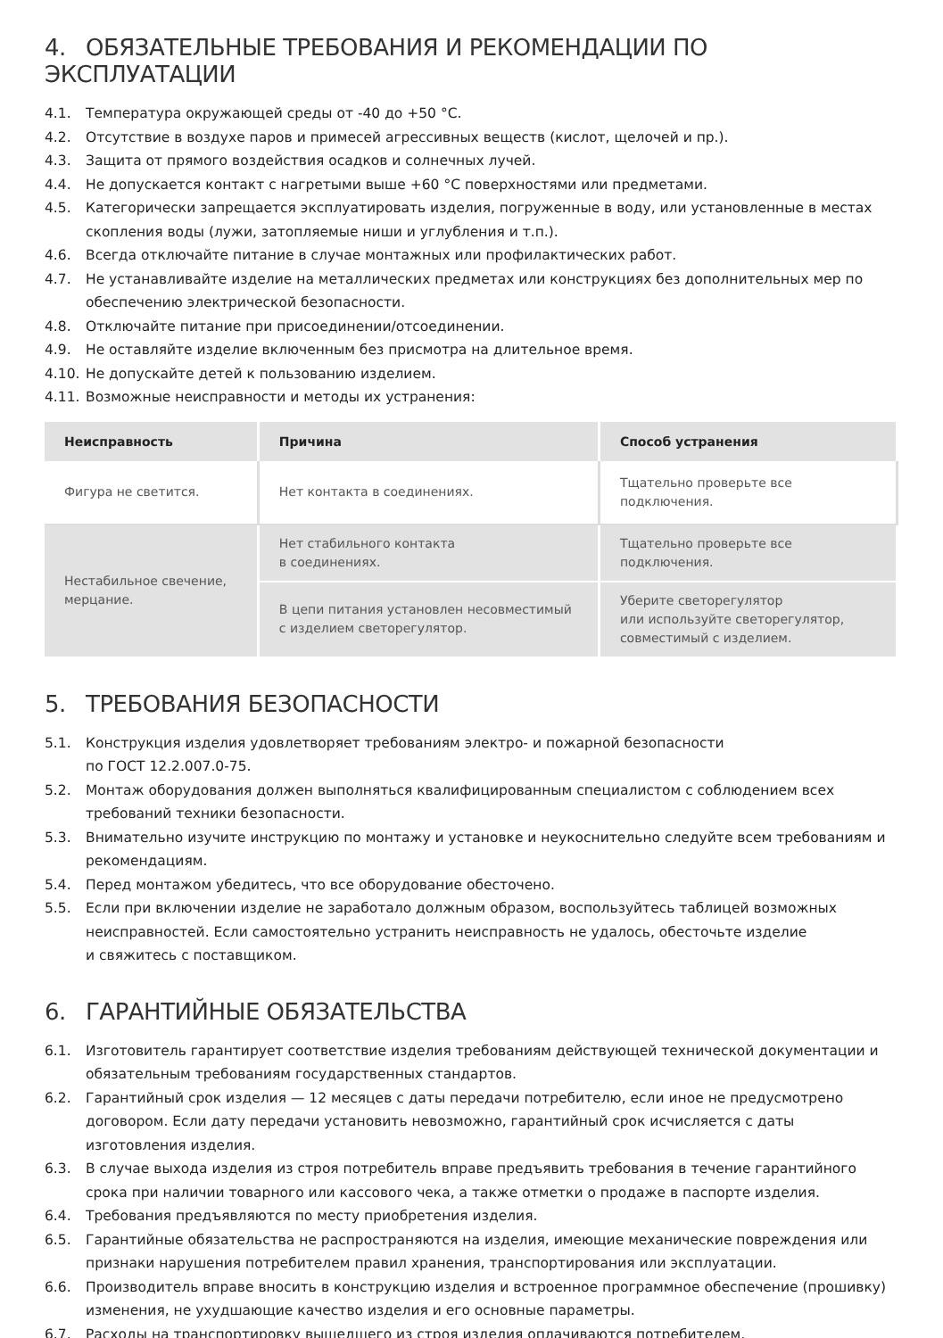4. ОБЯЗАТЕЛЬНЫЕ ТРЕБОВАНИЯ И РЕКОМЕНДАЦИИ ПО ЭКСПЛУАТАЦИИ
4.1. Температура окружающей среды от -40 до +50 °С.
4.2. Отсутствие в воздухе паров и примесей агрессивных веществ (кислот, щелочей и пр.).
4.3. Защита от прямого воздействия осадков и солнечных лучей.
4.4. Не допускается контакт с нагретыми выше +60 °С поверхностями или предметами.
4.5. Категорически запрещается эксплуатировать изделия, погруженные в воду, или установленные в местах скопления воды (лужи, затопляемые ниши и углубления и т.п.).
4.6. Всегда отключайте питание в случае монтажных или профилактических работ.
4.7. Не устанавливайте изделие на металлических предметах или конструкциях без дополнительных мер по обеспечению электрической безопасности.
4.8. Отключайте питание при присоединении/отсоединении.
4.9. Не оставляйте изделие включенным без присмотра на длительное время.
4.10.
Не допускайте детей к пользованию изделием.
4.11.
Возможные неисправности и методы их устранения:
| Неисправность | Причина | Способ устранения |
| --- | --- | --- |
| Фигура не светится. | Нет контакта в соединениях. | Тщательно проверьте все подключения. |
| Нестабильное свечение, мерцание. | Нет стабильного контакта в соединениях. | Тщательно проверьте все подключения. |
| | В цепи питания установлен несовместимый с изделием светорегулятор. | Уберите светорегулятор или используйте светорегулятор, совместимый с изделием. |
5. ТРЕБОВАНИЯ БЕЗОПАСНОСТИ
5.1. Конструкция изделия удовлетворяет требованиям электро- и пожарной безопасности
по ГОСТ 12.2.007.0-75.
5.2. Монтаж оборудования должен выполняться квалифицированным специалистом с соблюдением всех требований техники безопасности.
5.3. Внимательно изучите инструкцию по монтажу и установке и неукоснительно следуйте всем требованиям и рекомендациям.
5.4. Перед монтажом убедитесь, что все оборудование обесточено.
5.5. Если при включении изделие не заработало должным образом, воспользуйтесь таблицей возможных неисправностей. Если самостоятельно устранить неисправность не удалось, обесточьте изделие
и свяжитесь с поставщиком.
6. ГАРАНТИЙНЫЕ ОБЯЗАТЕЛЬСТВА
6.1. Изготовитель гарантирует соответствие изделия требованиям действующей технической документации и обязательным требованиям государственных стандартов.
6.2. Гарантийный срок изделия — 12 месяцев с даты передачи потребителю, если иное не предусмотрено договором. Если дату передачи установить невозможно, гарантийный срок исчисляется с даты изготовления изделия.
6.3. В случае выхода изделия из строя потребитель вправе предъявить требования в течение гарантийного срока при наличии товарного или кассового чека, а также отметки о продаже в паспорте изделия.
6.4. Требования предъявляются по месту приобретения изделия.
6.5. Гарантийные обязательства не распространяются на изделия, имеющие механические повреждения или признаки нарушения потребителем правил хранения, транспортирования или эксплуатации.
6.6. Производитель вправе вносить в конструкцию изделия и встроенное программное обеспечение (прошивку) изменения, не ухудшающие качество изделия и его основные параметры.
6.7. Расходы на транспортировку вышедшего из строя изделия оплачиваются потребителем.